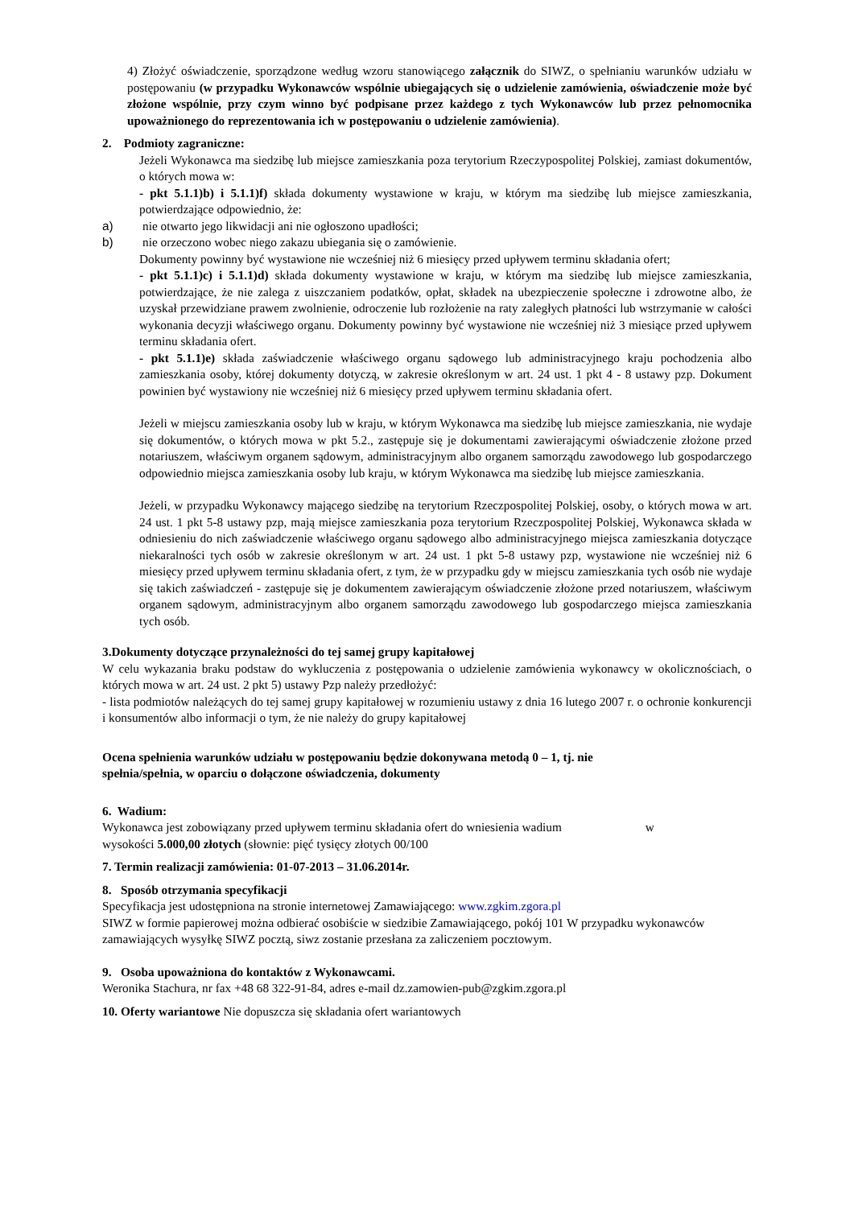4) Złożyć oświadczenie, sporządzone według wzoru stanowiącego załącznik do SIWZ, o spełnianiu warunków udziału w postępowaniu (w przypadku Wykonawców wspólnie ubiegających się o udzielenie zamówienia, oświadczenie może być złożone wspólnie, przy czym winno być podpisane przez każdego z tych Wykonawców lub przez pełnomocnika upoważnionego do reprezentowania ich w postępowaniu o udzielenie zamówienia).
2. Podmioty zagraniczne:
Jeżeli Wykonawca ma siedzibę lub miejsce zamieszkania poza terytorium Rzeczypospolitej Polskiej, zamiast dokumentów, o których mowa w:
- pkt 5.1.1)b) i 5.1.1)f) składa dokumenty wystawione w kraju, w którym ma siedzibę lub miejsce zamieszkania, potwierdzające odpowiednio, że:
a) nie otwarto jego likwidacji ani nie ogłoszono upadłości;
b) nie orzeczono wobec niego zakazu ubiegania się o zamówienie.
Dokumenty powinny być wystawione nie wcześniej niż 6 miesięcy przed upływem terminu składania ofert;
- pkt 5.1.1)c) i 5.1.1)d) składa dokumenty wystawione w kraju, w którym ma siedzibę lub miejsce zamieszkania, potwierdzające, że nie zalega z uiszczaniem podatków, opłat, składek na ubezpieczenie społeczne i zdrowotne albo, że uzyskał przewidziane prawem zwolnienie, odroczenie lub rozłożenie na raty zaległych płatności lub wstrzymanie w całości wykonania decyzji właściwego organu. Dokumenty powinny być wystawione nie wcześniej niż 3 miesiące przed upływem terminu składania ofert.
- pkt 5.1.1)e) składa zaświadczenie właściwego organu sądowego lub administracyjnego kraju pochodzenia albo zamieszkania osoby, której dokumenty dotyczą, w zakresie określonym w art. 24 ust. 1 pkt 4 - 8 ustawy pzp. Dokument powinien być wystawiony nie wcześniej niż 6 miesięcy przed upływem terminu składania ofert.
Jeżeli w miejscu zamieszkania osoby lub w kraju, w którym Wykonawca ma siedzibę lub miejsce zamieszkania, nie wydaje się dokumentów, o których mowa w pkt 5.2., zastępuje się je dokumentami zawierającymi oświadczenie złożone przed notariuszem, właściwym organem sądowym, administracyjnym albo organem samorządu zawodowego lub gospodarczego odpowiednio miejsca zamieszkania osoby lub kraju, w którym Wykonawca ma siedzibę lub miejsce zamieszkania.
Jeżeli, w przypadku Wykonawcy mającego siedzibę na terytorium Rzeczpospolitej Polskiej, osoby, o których mowa w art. 24 ust. 1 pkt 5-8 ustawy pzp, mają miejsce zamieszkania poza terytorium Rzeczpospolitej Polskiej, Wykonawca składa w odniesieniu do nich zaświadczenie właściwego organu sądowego albo administracyjnego miejsca zamieszkania dotyczące niekaralności tych osób w zakresie określonym w art. 24 ust. 1 pkt 5-8 ustawy pzp, wystawione nie wcześniej niż 6 miesięcy przed upływem terminu składania ofert, z tym, że w przypadku gdy w miejscu zamieszkania tych osób nie wydaje się takich zaświadczeń - zastępuje się je dokumentem zawierającym oświadczenie złożone przed notariuszem, właściwym organem sądowym, administracyjnym albo organem samorządu zawodowego lub gospodarczego miejsca zamieszkania tych osób.
3.Dokumenty dotyczące przynależności do tej samej grupy kapitałowej
W celu wykazania braku podstaw do wykluczenia z postępowania o udzielenie zamówienia wykonawcy w okolicznościach, o których mowa w art. 24 ust. 2 pkt 5) ustawy Pzp należy przedłożyć:
- lista podmiotów należących do tej samej grupy kapitałowej w rozumieniu ustawy z dnia 16 lutego 2007 r. o ochronie konkurencji i konsumentów albo informacji o tym, że nie należy do grupy kapitałowej
Ocena spełnienia warunków udziału w postępowaniu będzie dokonywana metodą 0 – 1, tj. nie
spełnia/spełnia, w oparciu o dołączone oświadczenia, dokumenty
6. Wadium:
Wykonawca jest zobowiązany przed upływem terminu składania ofert do wniesienia wadium w
wysokości 5.000,00 złotych (słownie: pięć tysięcy złotych 00/100
7. Termin realizacji zamówienia: 01-07-2013 – 31.06.2014r.
8. Sposób otrzymania specyfikacji
Specyfikacja jest udostępniona na stronie internetowej Zamawiającego: www.zgkim.zgora.pl
SIWZ w formie papierowej można odbierać osobiście w siedzibie Zamawiającego, pokój 101 W przypadku wykonawców zamawiających wysyłkę SIWZ pocztą, siwz zostanie przesłana za zaliczeniem pocztowym.
9. Osoba upoważniona do kontaktów z Wykonawcami.
Weronika Stachura, nr fax +48 68 322-91-84, adres e-mail dz.zamowien-pub@zgkim.zgora.pl
10. Oferty wariantowe Nie dopuszcza się składania ofert wariantowych